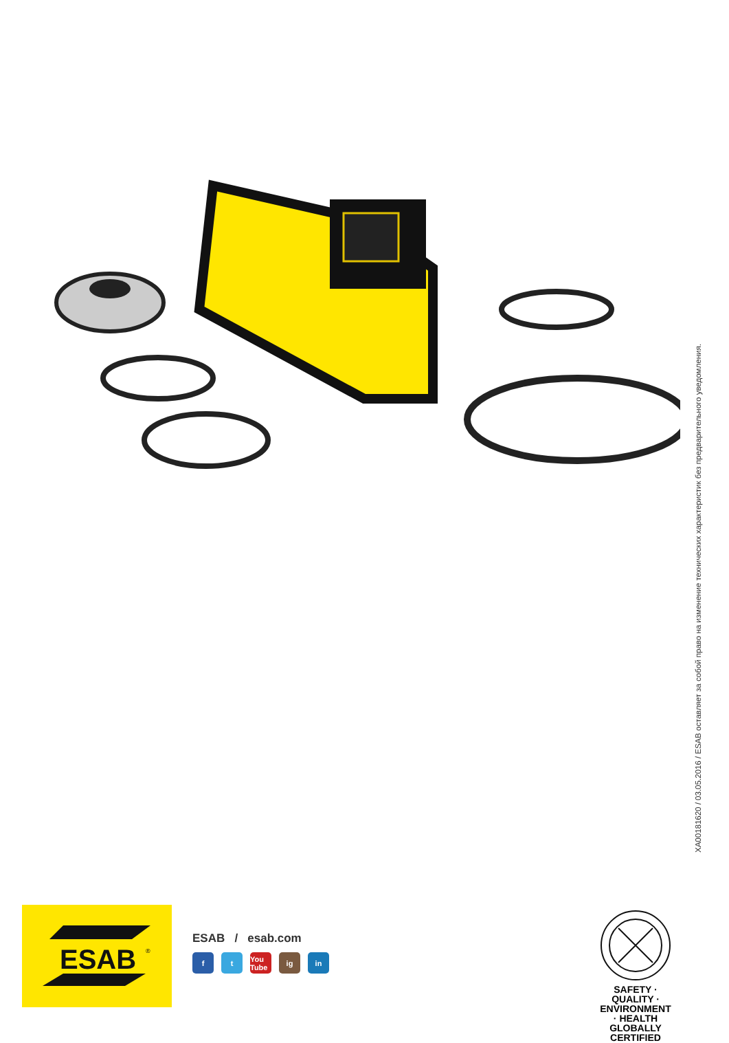XA00181620 / 03.05.2016 / ESAB оставляет за собой право на изменение технических характеристик без предварительного уведомления.
ESAB
®
ESAB / esab.com
ft You Tube ig in
SAFETY · QUALITY · ENVIRONMENT · HEALTH
GLOBALLY
CERTIFIED